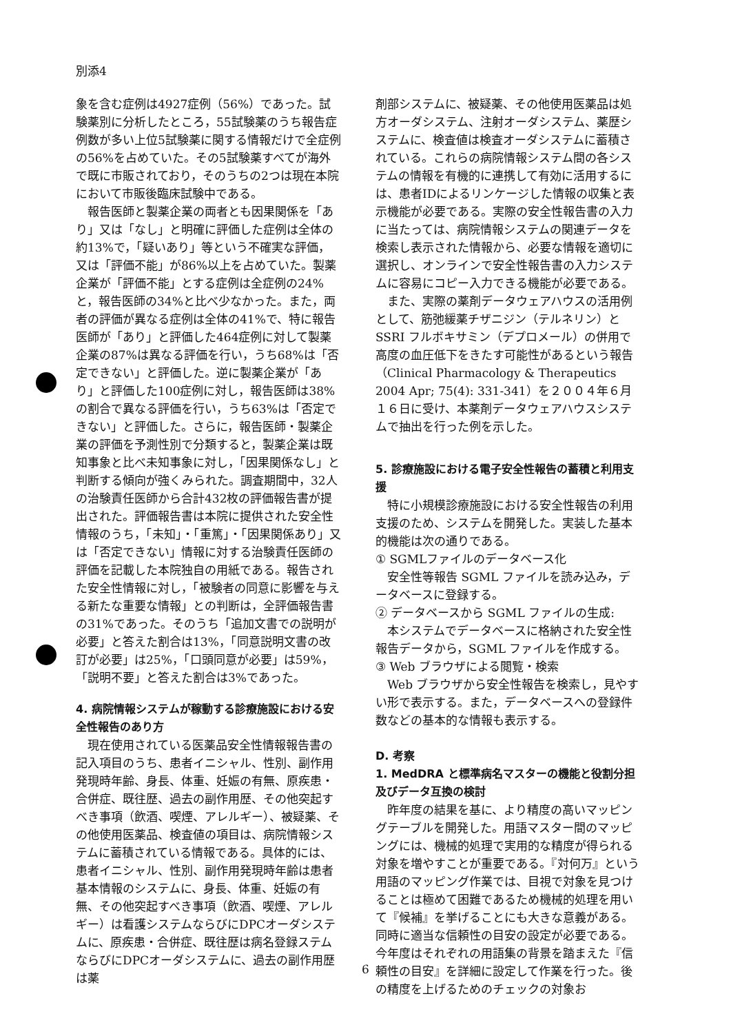別添4
象を含む症例は4927症例（56%）であった。試験薬別に分析したところ，55試験薬のうち報告症例数が多い上位5試験薬に関する情報だけで全症例の56%を占めていた。その5試験薬すべてが海外で既に市販されており，そのうちの2つは現在本院において市販後臨床試験中である。
報告医師と製薬企業の両者とも因果関係を「あり」又は「なし」と明確に評価した症例は全体の約13%で，「疑いあり」等という不確実な評価，又は「評価不能」が86%以上を占めていた。製薬企業が「評価不能」とする症例は全症例の24%と，報告医師の34%と比べ少なかった。また，両者の評価が異なる症例は全体の41%で、特に報告医師が「あり」と評価した464症例に対して製薬企業の87%は異なる評価を行い，うち68%は「否定できない」と評価した。逆に製薬企業が「あり」と評価した100症例に対し，報告医師は38%の割合で異なる評価を行い，うち63%は「否定できない」と評価した。さらに，報告医師・製薬企業の評価を予測性別で分類すると，製薬企業は既知事象と比べ未知事象に対し，「因果関係なし」と判断する傾向が強くみられた。調査期間中，32人の治験責任医師から合計432枚の評価報告書が提出された。評価報告書は本院に提供された安全性情報のうち，「未知」・「重篤」・「因果関係あり」又は「否定できない」情報に対する治験責任医師の評価を記載した本院独自の用紙である。報告された安全性情報に対し，「被験者の同意に影響を与える新たな重要な情報」との判断は，全評価報告書の31%であった。そのうち「追加文書での説明が必要」と答えた割合は13%，「同意説明文書の改訂が必要」は25%，「口頭同意が必要」は59%，「説明不要」と答えた割合は3%であった。
4. 病院情報システムが稼動する診療施設における安全性報告のあり方
現在使用されている医薬品安全性情報報告書の記入項目のうち、患者イニシャル、性別、副作用発現時年齢、身長、体重、妊娠の有無、原疾患・合併症、既往歴、過去の副作用歴、その他突起すべき事項（飲酒、喫煙、アレルギー）、被疑薬、その他使用医薬品、検査値の項目は、病院情報システムに蓄積されている情報である。具体的には、患者イニシャル、性別、副作用発現時年齢は患者基本情報のシステムに、身長、体重、妊娠の有無、その他突起すべき事項（飲酒、喫煙、アレルギー）は看護システムならびにDPCオーダシステムに、原疾患・合併症、既往歴は病名登録ステムならびにDPCオーダシステムに、過去の副作用歴は薬
剤部システムに、被疑薬、その他使用医薬品は処方オーダシステム、注射オーダシステム、薬歴システムに、検査値は検査オーダシステムに蓄積されている。これらの病院情報システム間の各システムの情報を有機的に連携して有効に活用するには、患者IDによるリンケージした情報の収集と表示機能が必要である。実際の安全性報告書の入力に当たっては、病院情報システムの関連データを検索し表示された情報から、必要な情報を適切に選択し、オンラインで安全性報告書の入力システムに容易にコピー入力できる機能が必要である。
また、実際の薬剤データウェアハウスの活用例として、筋弛緩薬チザニジン（テルネリン）とSSRI フルボキサミン（デプロメール）の併用で高度の血圧低下をきたす可能性があるという報告（Clinical Pharmacology & Therapeutics 2004 Apr; 75(4): 331-341）を２００４年６月１６日に受け、本薬剤データウェアハウスシステムで抽出を行った例を示した。
5. 診療施設における電子安全性報告の蓄積と利用支援
特に小規模診療施設における安全性報告の利用支援のため、システムを開発した。実装した基本的機能は次の通りである。
① SGMLファイルのデータベース化
安全性等報告 SGML ファイルを読み込み，データベースに登録する。
② データベースから SGML ファイルの生成:
本システムでデータベースに格納された安全性報告データから，SGML ファイルを作成する。
③ Web ブラウザによる閲覧・検索
Web ブラウザから安全性報告を検索し，見やすい形で表示する。また，データベースへの登録件数などの基本的な情報も表示する。
D. 考察
1. MedDRA と標準病名マスターの機能と役割分担及びデータ互換の検討
昨年度の結果を基に、より精度の高いマッピングテーブルを開発した。用語マスター間のマッピングには、機械的処理で実用的な精度が得られる対象を増やすことが重要である。『対何万』という用語のマッピング作業では、目視で対象を見つけることは極めて困難であるため機械的処理を用いて『候補』を挙げることにも大きな意義がある。同時に適当な信頼性の目安の設定が必要である。今年度はそれぞれの用語集の背景を踏まえた『信頼性の目安』を詳細に設定して作業を行った。後の精度を上げるためのチェックの対象お
6